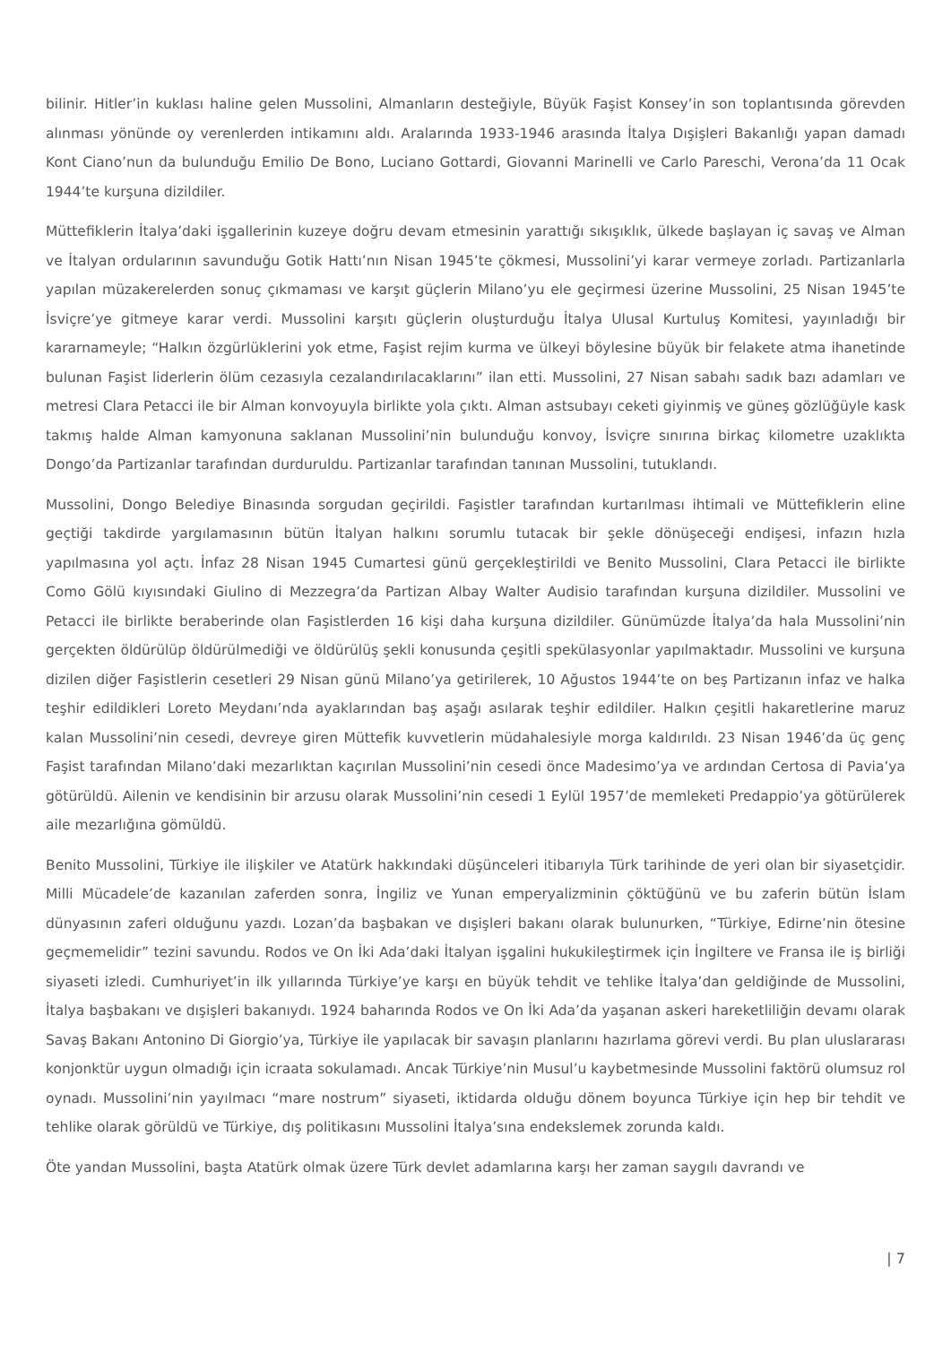bilinir. Hitler’in kuklası haline gelen Mussolini, Almanların desteğiyle, Büyük Faşist Konsey’in son toplantısında görevden alınması yönünde oy verenlerden intikamını aldı. Aralarında 1933-1946 arasında İtalya Dışişleri Bakanlığı yapan damadı Kont Ciano’nun da bulunduğu Emilio De Bono, Luciano Gottardi, Giovanni Marinelli ve Carlo Pareschi, Verona’da 11 Ocak 1944’te kurşuna dizildiler.
Müttefiklerin İtalya’daki işgallerinin kuzeye doğru devam etmesinin yarattığı sıkışıklık, ülkede başlayan iç savaş ve Alman ve İtalyan ordularının savunduğu Gotik Hattı’nın Nisan 1945’te çökmesi, Mussolini’yi karar vermeye zorladı. Partizanlarla yapılan müzakerelerden sonuç çıkmaması ve karşıt güçlerin Milano’yu ele geçirmesi üzerine Mussolini, 25 Nisan 1945’te İsviçre’ye gitmeye karar verdi. Mussolini karşıtı güçlerin oluşturduğu İtalya Ulusal Kurtuluş Komitesi, yayınladığı bir kararnameyle; “Halkın özgürlüklerini yok etme, Faşist rejim kurma ve ülkeyi böylesine büyük bir felakete atma ihanetinde bulunan Faşist liderlerin ölüm cezasıyla cezalandırılacaklarını” ilan etti. Mussolini, 27 Nisan sabahı sadık bazı adamları ve metresi Clara Petacci ile bir Alman konvoyuyla birlikte yola çıktı. Alman astsubayı ceketi giyinmiş ve güneş gözlüğüyle kask takmış halde Alman kamyonuna saklanan Mussolini’nin bulunduğu konvoy, İsviçre sınırına birkaç kilometre uzaklıkta Dongo’da Partizanlar tarafından durduruldu. Partizanlar tarafından tanınan Mussolini, tutuklandı.
Mussolini, Dongo Belediye Binasında sorgudan geçirildi. Faşistler tarafından kurtarılması ihtimali ve Müttefiklerin eline geçtiği takdirde yargılamasının bütün İtalyan halkını sorumlu tutacak bir şekle dönüşeceği endişesi, infazın hızla yapılmasına yol açtı. İnfaz 28 Nisan 1945 Cumartesi günü gerçekleştirildi ve Benito Mussolini, Clara Petacci ile birlikte Como Gölü kıyısındaki Giulino di Mezzegra’da Partizan Albay Walter Audisio tarafından kurşuna dizildiler. Mussolini ve Petacci ile birlikte beraberinde olan Faşistlerden 16 kişi daha kurşuna dizildiler. Günümüzde İtalya’da hala Mussolini’nin gerçekten öldürülüp öldürülmediği ve öldürülüş şekli konusunda çeşitli spekülasyonlar yapılmaktadır. Mussolini ve kurşuna dizilen diğer Faşistlerin cesetleri 29 Nisan günü Milano’ya getirilerek, 10 Ağustos 1944’te on beş Partizanın infaz ve halka teşhir edildikleri Loreto Meydanı’nda ayaklarından baş aşağı asılarak teşhir edildiler. Halkın çeşitli hakaretlerine maruz kalan Mussolini’nin cesedi, devreye giren Müttefik kuvvetlerin müdahalesiyle morga kaldırıldı. 23 Nisan 1946’da üç genç Faşist tarafından Milano’daki mezarlıktan kaçırılan Mussolini’nin cesedi önce Madesimo’ya ve ardından Certosa di Pavia’ya götürüldü. Ailenin ve kendisinin bir arzusu olarak Mussolini’nin cesedi 1 Eylül 1957’de memleketi Predappio’ya götürülerek aile mezarlığına gömüldü.
Benito Mussolini, Türkiye ile ilişkiler ve Atatürk hakkındaki düşünceleri itibarıyla Türk tarihinde de yeri olan bir siyasetçidir. Milli Mücadele’de kazanılan zaferden sonra, İngiliz ve Yunan emperyalizminin çöktüğünü ve bu zaferin bütün İslam dünyasının zaferi olduğunu yazdı. Lozan’da başbakan ve dışişleri bakanı olarak bulunurken, “Türkiye, Edirne’nin ötesine geçmemelidir” tezini savundu. Rodos ve On İki Ada’daki İtalyan işgalini hukukileştirmek için İngiltere ve Fransa ile iş birliği siyaseti izledi. Cumhuriyet’in ilk yıllarında Türkiye’ye karşı en büyük tehdit ve tehlike İtalya’dan geldiğinde de Mussolini, İtalya başbakanı ve dışişleri bakanıydı. 1924 baharında Rodos ve On İki Ada’da yaşanan askeri hareketliliğin devamı olarak Savaş Bakanı Antonino Di Giorgio’ya, Türkiye ile yapılacak bir savaşın planlarını hazırlama görevi verdi. Bu plan uluslararası konjonktür uygun olmadığı için icraata sokulamadı. Ancak Türkiye’nin Musul’u kaybetmesinde Mussolini faktörü olumsuz rol oynadı. Mussolini’nin yayılmacı “mare nostrum” siyaseti, iktidarda olduğu dönem boyunca Türkiye için hep bir tehdit ve tehlike olarak görüldü ve Türkiye, dış politikasını Mussolini İtalya’sına endekslemek zorunda kaldı.
Öte yandan Mussolini, başta Atatürk olmak üzere Türk devlet adamlarına karşı her zaman saygılı davrandı ve
| 7